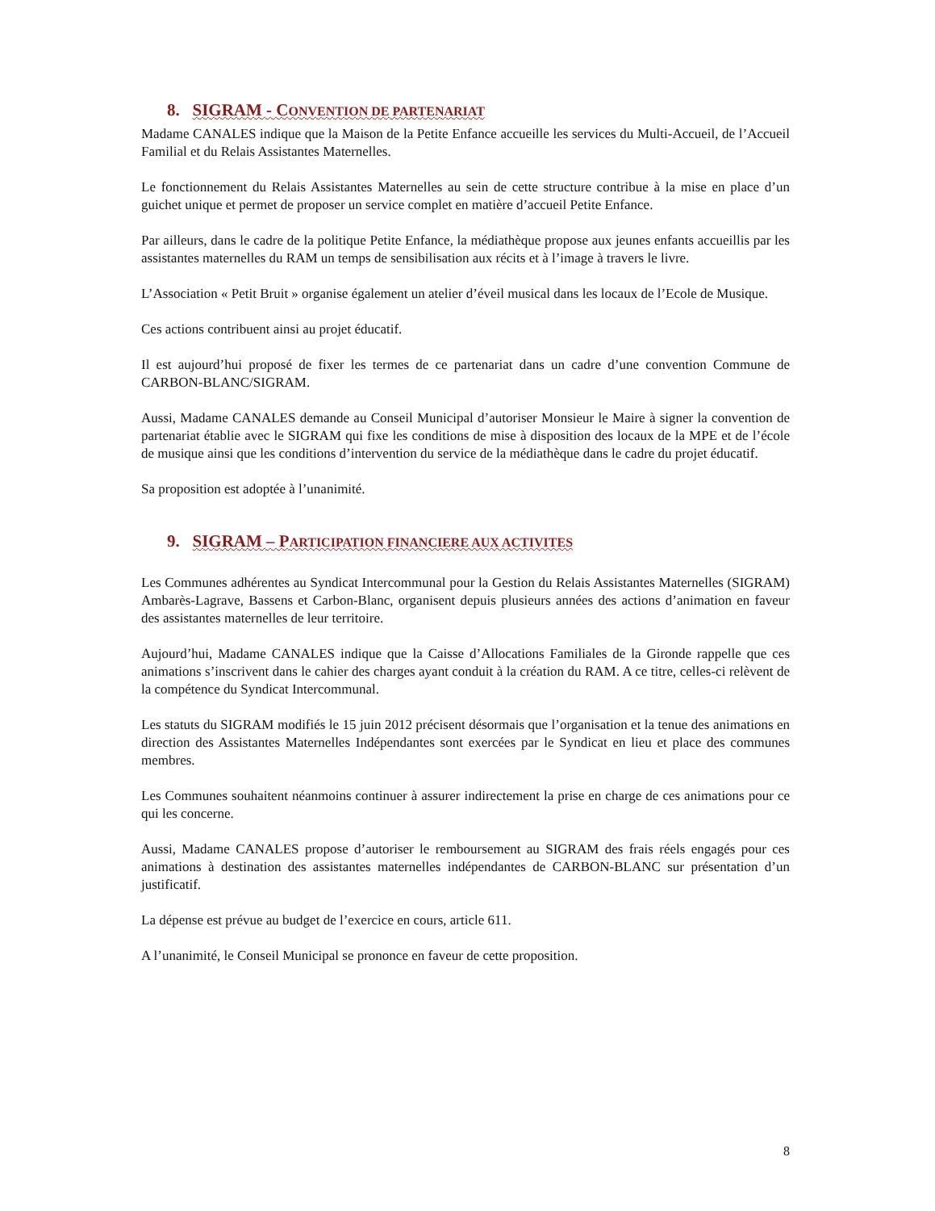8. SIGRAM - CONVENTION DE PARTENARIAT
Madame CANALES indique que la Maison de la Petite Enfance accueille les services du Multi-Accueil, de l’Accueil Familial et du Relais Assistantes Maternelles.
Le fonctionnement du Relais Assistantes Maternelles au sein de cette structure contribue à la mise en place d’un guichet unique et permet de proposer un service complet en matière d’accueil Petite Enfance.
Par ailleurs, dans le cadre de la politique Petite Enfance, la médiathèque propose aux jeunes enfants accueillis par les assistantes maternelles du RAM un temps de sensibilisation aux récits et à l’image à travers le livre.
L’Association « Petit Bruit » organise également un atelier d’éveil musical dans les locaux de l’Ecole de Musique.
Ces actions contribuent ainsi au projet éducatif.
Il est aujourd’hui proposé de fixer les termes de ce partenariat dans un cadre d’une convention Commune de CARBON-BLANC/SIGRAM.
Aussi, Madame CANALES demande au Conseil Municipal d’autoriser Monsieur le Maire à signer la convention de partenariat établie avec le SIGRAM qui fixe les conditions de mise à disposition des locaux de la MPE et de l’école de musique ainsi que les conditions d’intervention du service de la médiathèque dans le cadre du projet éducatif.
Sa proposition est adoptée à l’unanimité.
9. SIGRAM – PARTICIPATION FINANCIERE AUX ACTIVITES
Les Communes adhérentes au Syndicat Intercommunal pour la Gestion du Relais Assistantes Maternelles (SIGRAM) Ambarès-Lagrave, Bassens et Carbon-Blanc, organisent depuis plusieurs années des actions d’animation en faveur des assistantes maternelles de leur territoire.
Aujourd’hui, Madame CANALES indique que la Caisse d’Allocations Familiales de la Gironde rappelle que ces animations s’inscrivent dans le cahier des charges ayant conduit à la création du RAM. A ce titre, celles-ci relèvent de la compétence du Syndicat Intercommunal.
Les statuts du SIGRAM modifiés le 15 juin 2012 précisent désormais que l’organisation et la tenue des animations en direction des Assistantes Maternelles Indépendantes sont exercées par le Syndicat en lieu et place des communes membres.
Les Communes souhaitent néanmoins continuer à assurer indirectement la prise en charge de ces animations pour ce qui les concerne.
Aussi, Madame CANALES propose d’autoriser le remboursement au SIGRAM des frais réels engagés pour ces animations à destination des assistantes maternelles indépendantes de CARBON-BLANC sur présentation d’un justificatif.
La dépense est prévue au budget de l’exercice en cours, article 611.
A l’unanimité, le Conseil Municipal se prononce en faveur de cette proposition.
8